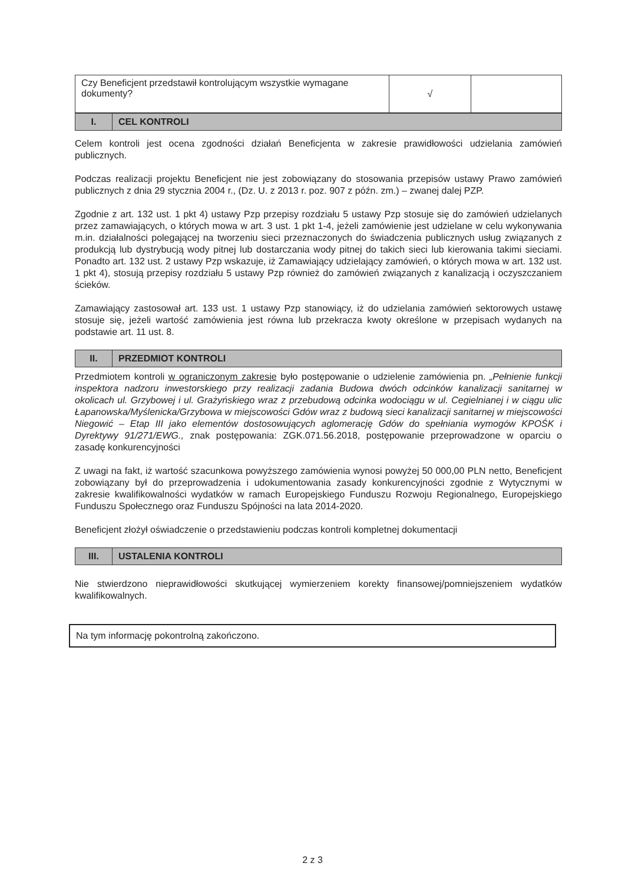| Czy Beneficjent przedstawił kontrolującym wszystkie wymagane dokumenty? | √ | |
| I. | CEL KONTROLI |
Celem kontroli jest ocena zgodności działań Beneficjenta w zakresie prawidłowości udzielania zamówień publicznych.
Podczas realizacji projektu Beneficjent nie jest zobowiązany do stosowania przepisów ustawy Prawo zamówień publicznych z dnia 29 stycznia 2004 r., (Dz. U. z 2013 r. poz. 907 z późn. zm.) – zwanej dalej PZP.
Zgodnie z art. 132 ust. 1 pkt 4) ustawy Pzp przepisy rozdziału 5 ustawy Pzp stosuje się do zamówień udzielanych przez zamawiających, o których mowa w art. 3 ust. 1 pkt 1-4, jeżeli zamówienie jest udzielane w celu wykonywania m.in. działalności polegającej na tworzeniu sieci przeznaczonych do świadczenia publicznych usług związanych z produkcją lub dystrybucją wody pitnej lub dostarczania wody pitnej do takich sieci lub kierowania takimi sieciami. Ponadto art. 132 ust. 2 ustawy Pzp wskazuje, iż Zamawiający udzielający zamówień, o których mowa w art. 132 ust. 1 pkt 4), stosują przepisy rozdziału 5 ustawy Pzp również do zamówień związanych z kanalizacją i oczyszczaniem ścieków.
Zamawiający zastosował art. 133 ust. 1 ustawy Pzp stanowiący, iż do udzielania zamówień sektorowych ustawę stosuje się, jeżeli wartość zamówienia jest równa lub przekracza kwoty określone w przepisach wydanych na podstawie art. 11 ust. 8.
| II. | PRZEDMIOT KONTROLI |
Przedmiotem kontroli w ograniczonym zakresie było postępowanie o udzielenie zamówienia pn. „Pełnienie funkcji inspektora nadzoru inwestorskiego przy realizacji zadania Budowa dwóch odcinków kanalizacji sanitarnej w okolicach ul. Grzybowej i ul. Grażyńskiego wraz z przebudową odcinka wodociągu w ul. Cegielnianej i w ciągu ulic Łapanowska/Myślenicka/Grzybowa w miejscowości Gdów wraz z budową sieci kanalizacji sanitarnej w miejscowości Niegowić – Etap III jako elementów dostosowujących aglomerację Gdów do spełniania wymogów KPOŚK i Dyrektywy 91/271/EWG., znak postępowania: ZGK.071.56.2018, postępowanie przeprowadzone w oparciu o zasadę konkurencyjności
Z uwagi na fakt, iż wartość szacunkowa powyższego zamówienia wynosi powyżej 50 000,00 PLN netto, Beneficjent zobowiązany był do przeprowadzenia i udokumentowania zasady konkurencyjności zgodnie z Wytycznymi w zakresie kwalifikowalności wydatków w ramach Europejskiego Funduszu Rozwoju Regionalnego, Europejskiego Funduszu Społecznego oraz Funduszu Spójności na lata 2014-2020.
Beneficjent złożył oświadczenie o przedstawieniu podczas kontroli kompletnej dokumentacji
| III. | USTALENIA KONTROLI |
Nie stwierdzono nieprawidłowości skutkującej wymierzeniem korekty finansowej/pomniejszeniem wydatków kwalifikowalnych.
Na tym informację pokontrolną zakończono.
2 z 3